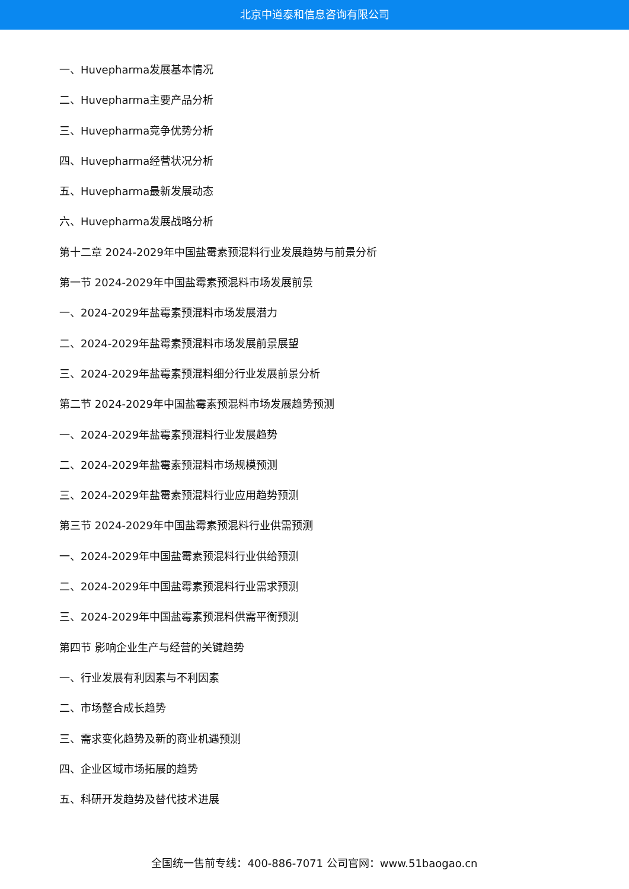北京中道泰和信息咨询有限公司
一、Huvepharma发展基本情况
二、Huvepharma主要产品分析
三、Huvepharma竞争优势分析
四、Huvepharma经营状况分析
五、Huvepharma最新发展动态
六、Huvepharma发展战略分析
第十二章 2024-2029年中国盐霉素预混料行业发展趋势与前景分析
第一节 2024-2029年中国盐霉素预混料市场发展前景
一、2024-2029年盐霉素预混料市场发展潜力
二、2024-2029年盐霉素预混料市场发展前景展望
三、2024-2029年盐霉素预混料细分行业发展前景分析
第二节 2024-2029年中国盐霉素预混料市场发展趋势预测
一、2024-2029年盐霉素预混料行业发展趋势
二、2024-2029年盐霉素预混料市场规模预测
三、2024-2029年盐霉素预混料行业应用趋势预测
第三节 2024-2029年中国盐霉素预混料行业供需预测
一、2024-2029年中国盐霉素预混料行业供给预测
二、2024-2029年中国盐霉素预混料行业需求预测
三、2024-2029年中国盐霉素预混料供需平衡预测
第四节 影响企业生产与经营的关键趋势
一、行业发展有利因素与不利因素
二、市场整合成长趋势
三、需求变化趋势及新的商业机遇预测
四、企业区域市场拓展的趋势
五、科研开发趋势及替代技术进展
全国统一售前专线：400-886-7071 公司官网：www.51baogao.cn